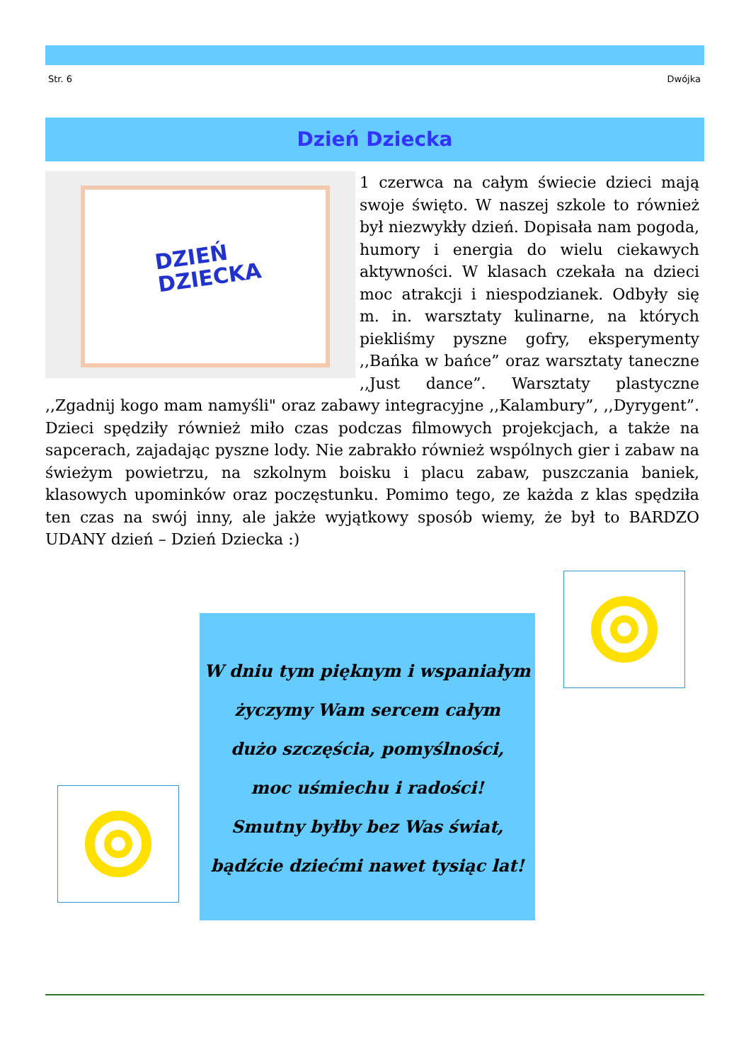Str. 6 Dwójka
Dzień Dziecka
DZIEŃ DZIECKA
1 czerwca na całym świecie dzieci mają swoje święto. W naszej szkole to również był niezwykły dzień. Dopisała nam pogoda, humory i energia do wielu ciekawych aktywności. W klasach czekała na dzieci moc atrakcji i niespodzianek. Odbyły się m. in. warsztaty kulinarne, na których piekliśmy pyszne gofry, eksperymenty ,,Bańka w bańce” oraz warsztaty taneczne ,,Just dance”. Warsztaty plastyczne ,,Zgadnij kogo mam namyśli" oraz zabawy integracyjne ,,Kalambury”, ,,Dyrygent”. Dzieci spędziły również miło czas podczas filmowych projekcjach, a także na sapcerach, zajadając pyszne lody. Nie zabrakło również wspólnych gier i zabaw na świeżym powietrzu, na szkolnym boisku i placu zabaw, puszczania baniek, klasowych upominków oraz poczęstunku. Pomimo tego, ze każda z klas spędziła ten czas na swój inny, ale jakże wyjątkowy sposób wiemy, że był to BARDZO UDANY dzień – Dzień Dziecka :)
W dniu tym pięknym i wspaniałym
życzymy Wam sercem całym
dużo szczęścia, pomyślności,
moc uśmiechu i radości!
Smutny byłby bez Was świat,
bądźcie dziećmi nawet tysiąc lat!